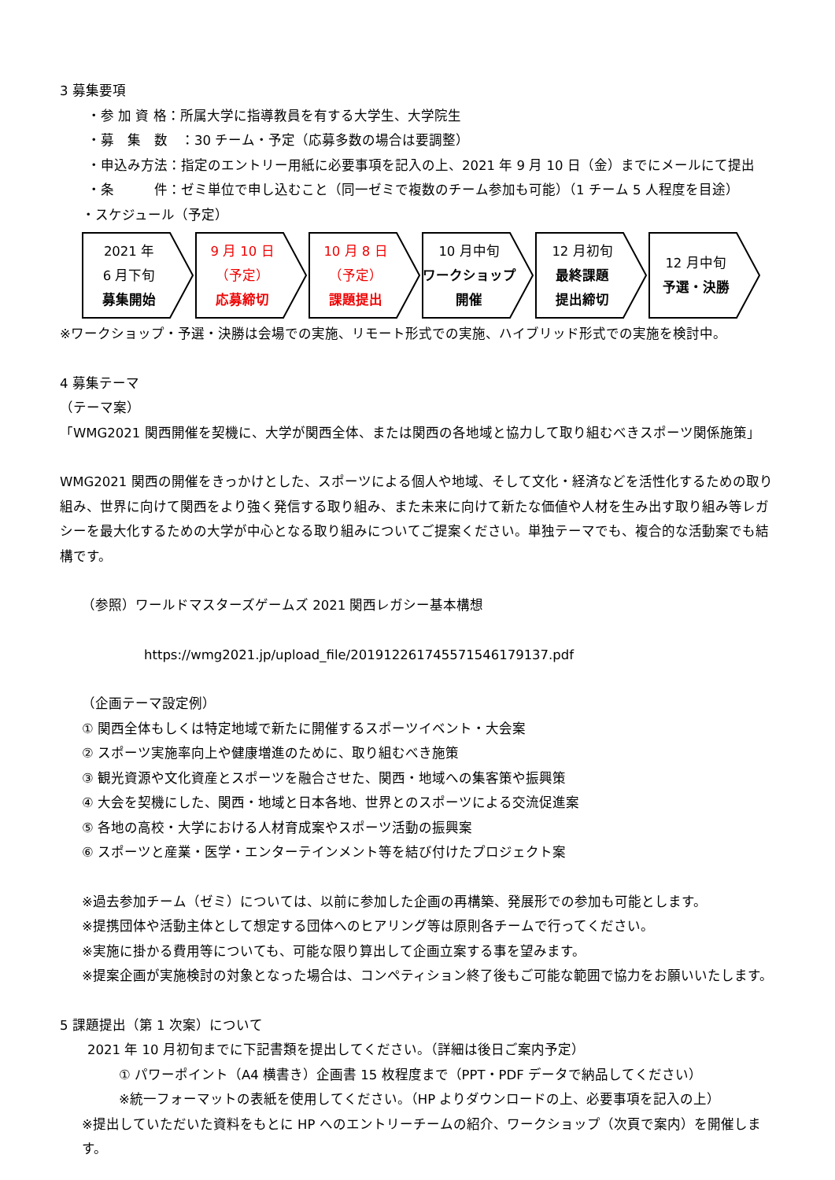3 募集要項
・参 加 資 格：所属大学に指導教員を有する大学生、大学院生
・募　集　数　：30 チーム・予定（応募多数の場合は要調整）
・申込み方法：指定のエントリー用紙に必要事項を記入の上、2021 年 9 月 10 日（金）までにメールにて提出
・条　　　件：ゼミ単位で申し込むこと（同一ゼミで複数のチーム参加も可能）（1 チーム 5 人程度を目途）
・スケジュール（予定）
2021 年
6 月下旬
募集開始
9 月 10 日
（予定）
応募締切
10 月 8 日
（予定）
課題提出
10 月中旬
ワークショップ
開催
12 月初旬
最終課題
提出締切
12 月中旬
予選・決勝
※ワークショップ・予選・決勝は会場での実施、リモート形式での実施、ハイブリッド形式での実施を検討中。
4 募集テーマ
（テーマ案）
「WMG2021 関西開催を契機に、大学が関西全体、または関西の各地域と協力して取り組むべきスポーツ関係施策」
WMG2021 関西の開催をきっかけとした、スポーツによる個人や地域、そして文化・経済などを活性化するための取り組み、世界に向けて関西をより強く発信する取り組み、また未来に向けて新たな価値や人材を生み出す取り組み等レガシーを最大化するための大学が中心となる取り組みについてご提案ください。単独テーマでも、複合的な活動案でも結構です。
（参照）ワールドマスターズゲームズ 2021 関西レガシー基本構想
https://wmg2021.jp/upload_file/20191226174557154617913​7.pdf
（企画テーマ設定例）
① 関西全体もしくは特定地域で新たに開催するスポーツイベント・大会案
② スポーツ実施率向上や健康増進のために、取り組むべき施策
③ 観光資源や文化資産とスポーツを融合させた、関西・地域への集客策や振興策
④ 大会を契機にした、関西・地域と日本各地、世界とのスポーツによる交流促進案
⑤ 各地の高校・大学における人材育成案やスポーツ活動の振興案
⑥ スポーツと産業・医学・エンターテインメント等を結び付けたプロジェクト案
※過去参加チーム（ゼミ）については、以前に参加した企画の再構築、発展形での参加も可能とします。
※提携団体や活動主体として想定する団体へのヒアリング等は原則各チームで行ってください。
※実施に掛かる費用等についても、可能な限り算出して企画立案する事を望みます。
※提案企画が実施検討の対象となった場合は、コンペティション終了後もご可能な範囲で協力をお願いいたします。
5 課題提出（第 1 次案）について
2021 年 10 月初旬までに下記書類を提出してください。（詳細は後日ご案内予定）
① パワーポイント（A4 横書き）企画書 15 枚程度まで（PPT・PDF データで納品してください）
※統一フォーマットの表紙を使用してください。（HP よりダウンロードの上、必要事項を記入の上）
※提出していただいた資料をもとに HP へのエントリーチームの紹介、ワークショップ（次頁で案内）を開催します。